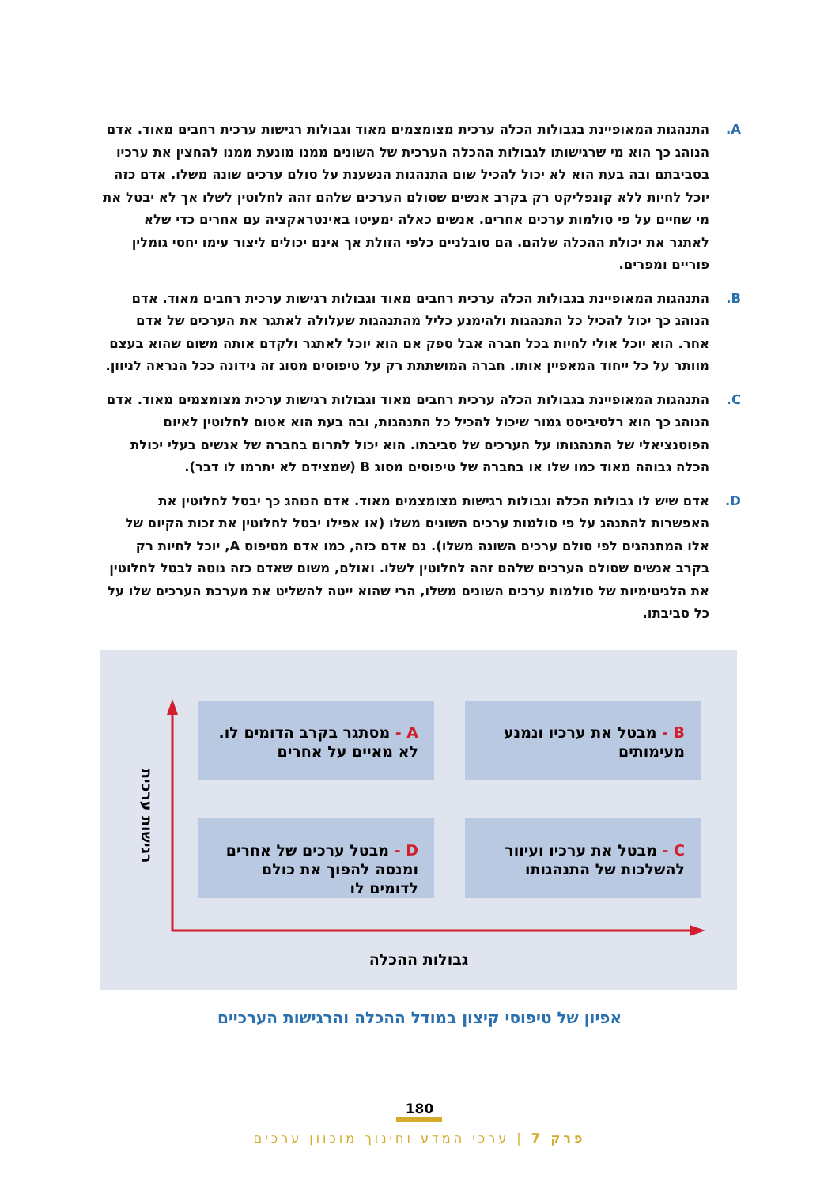A. התנהגות המאופיינת בגבולות הכלה ערכית מצומצמים מאוד וגבולות רגישות ערכית רחבים מאוד. אדם הנוהג כך הוא מי שרגישותו לגבולות ההכלה הערכית של השונים ממנו מונעת ממנו להחצין את ערכיו בסביבתם ובה בעת הוא לא יכול להכיל שום התנהגות הנשענת על סולם ערכים שונה משלו. אדם כזה יוכל לחיות ללא קונפליקט רק בקרב אנשים שסולם הערכים שלהם זהה לחלוטין לשלו אך לא יבטל את מי שחיים על פי סולמות ערכים אחרים. אנשים כאלה ימעיטו באינטראקציה עם אחרים כדי שלא לאתגר את יכולת ההכלה שלהם. הם סובלניים כלפי הזולת אך אינם יכולים ליצור עימו יחסי גומלין פוריים ומפרים.
B. התנהגות המאופיינת בגבולות הכלה ערכית רחבים מאוד וגבולות רגישות ערכית רחבים מאוד. אדם הנוהג כך יכול להכיל כל התנהגות ולהימנע כליל מהתנהגות שעלולה לאתגר את הערכים של אדם אחר. הוא יוכל אולי לחיות בכל חברה אבל ספק אם הוא יוכל לאתגר ולקדם אותה משום שהוא בעצם מוותר על כל ייחוד המאפיין אותו. חברה המושתתת רק על טיפוסים מסוג זה נידונה ככל הנראה לניוון.
C. התנהגות המאופיינת בגבולות הכלה ערכית רחבים מאוד וגבולות רגישות ערכית מצומצמים מאוד. אדם הנוהג כך הוא רלטיביסט גמור שיכול להכיל כל התנהגות, ובה בעת הוא אטום לחלוטין לאיום הפוטנציאלי של התנהגותו על הערכים של סביבתו. הוא יכול לתרום בחברה של אנשים בעלי יכולת הכלה גבוהה מאוד כמו שלו או בחברה של טיפוסים מסוג B (שמצידם לא יתרמו לו דבר).
D. אדם שיש לו גבולות הכלה וגבולות רגישות מצומצמים מאוד. אדם הנוהג כך יבטל לחלוטין את האפשרות להתנהג על פי סולמות ערכים השונים משלו (או אפילו יבטל לחלוטין את זכות הקיום של אלו המתנהגים לפי סולם ערכים השונה משלו). גם אדם כזה, כמו אדם מטיפוס A, יוכל לחיות רק בקרב אנשים שסולם הערכים שלהם זהה לחלוטין לשלו. ואולם, משום שאדם כזה נוטה לבטל לחלוטין את הלגיטימיות של סולמות ערכים השונים משלו, הרי שהוא ייטה להשליט את מערכת הערכים שלו על כל סביבתו.
B - מבטל את ערכיו ונמנע מעימותים
A - מסתגר בקרב הדומים לו. לא מאיים על אחרים
C - מבטל את ערכיו ועיוור להשלכות של התנהגותו
D - מבטל ערכים של אחרים ומנסה להפוך את כולם לדומים לו
רגישות ערכית
גבולות ההכלה
אפיון של טיפוסי קיצון במודל ההכלה והרגישות הערכיים
180
פרק 7 | ערכי המדע וחינוך מוכוון ערכים